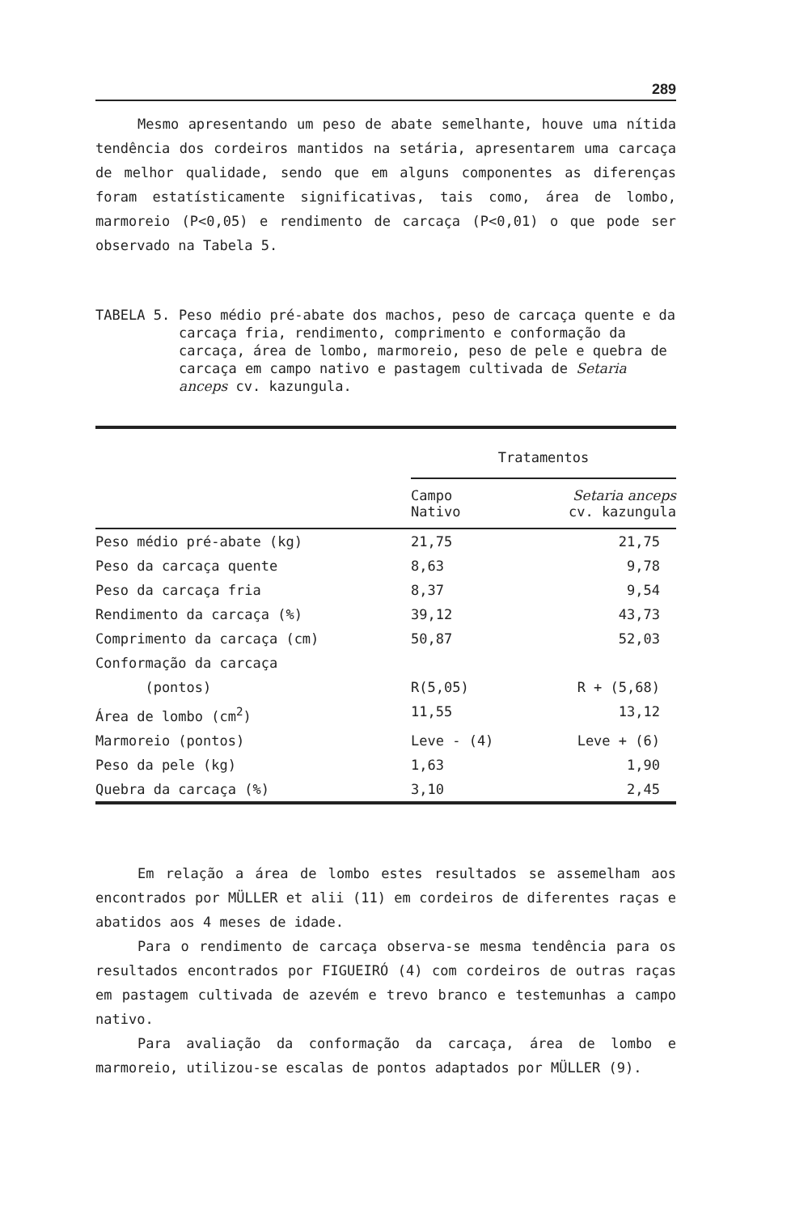289
Mesmo apresentando um peso de abate semelhante, houve uma nítida tendência dos cordeiros mantidos na setária, apresentarem uma carcaça de melhor qualidade, sendo que em alguns componentes as diferenças foram estatísticamente significativas, tais como, área de lombo, marmoreio (P<0,05) e rendimento de carcaça (P<0,01) o que pode ser observado na Tabela 5.
TABELA 5. Peso médio pré-abate dos machos, peso de carcaça quente e da carcaça fria, rendimento, comprimento e conformação da carcaça, área de lombo, marmoreio, peso de pele e quebra de carcaça em campo nativo e pastagem cultivada de Setaria anceps cv. kazungula.
| | Tratamentos | |
| --- | --- | --- |
| | Campo Nativo | Setaria anceps cv. kazungula |
| Peso médio pré-abate (kg) | 21,75 | 21,75 |
| Peso da carcaça quente | 8,63 | 9,78 |
| Peso da carcaça fria | 8,37 | 9,54 |
| Rendimento da carcaça (%) | 39,12 | 43,73 |
| Comprimento da carcaça (cm) | 50,87 | 52,03 |
| Conformação da carcaça (pontos) | R(5,05) | R + (5,68) |
| Área de lombo (cm<sup>2</sup>) | 11,55 | 13,12 |
| Marmoreio (pontos) | Leve - (4) | Leve + (6) |
| Peso da pele (kg) | 1,63 | 1,90 |
| Quebra da carcaça (%) | 3,10 | 2,45 |
Em relação a área de lombo estes resultados se assemelham aos encontrados por MÜLLER et alii (11) em cordeiros de diferentes raças e abatidos aos 4 meses de idade.
Para o rendimento de carcaça observa-se mesma tendência para os resultados encontrados por FIGUEIRÓ (4) com cordeiros de outras raças em pastagem cultivada de azevém e trevo branco e testemunhas a campo nativo.
Para avaliação da conformação da carcaça, área de lombo e marmoreio, utilizou-se escalas de pontos adaptados por MÜLLER (9).